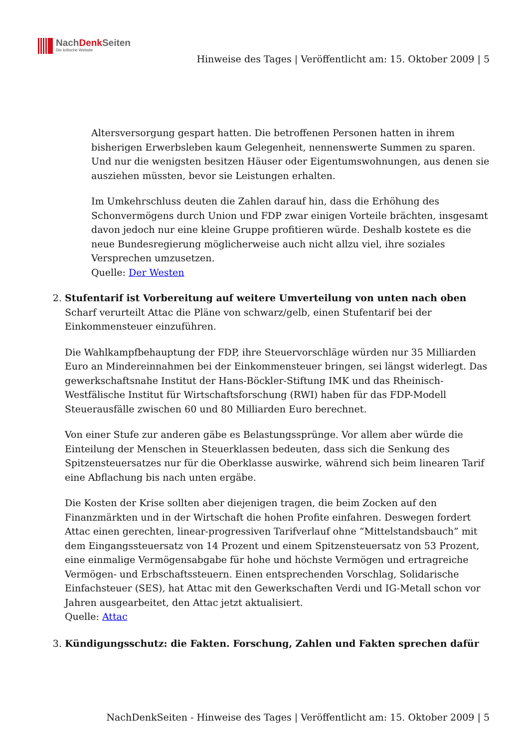NachDenk Seiten
Die kritische Website
Hinweise des Tages | Veröffentlicht am: 15. Oktober 2009 | 5
Altersversorgung gespart hatten. Die betroffenen Personen hatten in ihrem bisherigen Erwerbsleben kaum Gelegenheit, nennenswerte Summen zu sparen. Und nur die wenigsten besitzen Häuser oder Eigentumswohnungen, aus denen sie ausziehen müssten, bevor sie Leistungen erhalten.
Im Umkehrschluss deuten die Zahlen darauf hin, dass die Erhöhung des Schonvermögens durch Union und FDP zwar einigen Vorteile brächten, insgesamt davon jedoch nur eine kleine Gruppe profitieren würde. Deshalb kostete es die neue Bundesregierung möglicherweise auch nicht allzu viel, ihre soziales Versprechen umzusetzen.
Quelle: Der Westen
2. Stufentarif ist Vorbereitung auf weitere Umverteilung von unten nach oben
Scharf verurteilt Attac die Pläne von schwarz/gelb, einen Stufentarif bei der Einkommensteuer einzuführen.
Die Wahlkampfbehauptung der FDP, ihre Steuervorschläge würden nur 35 Milliarden Euro an Mindereinnahmen bei der Einkommensteuer bringen, sei längst widerlegt. Das gewerkschaftsnahe Institut der Hans-Böckler-Stiftung IMK und das Rheinisch-Westfälische Institut für Wirtschaftsforschung (RWI) haben für das FDP-Modell Steuerausfälle zwischen 60 und 80 Milliarden Euro berechnet.
Von einer Stufe zur anderen gäbe es Belastungssprünge. Vor allem aber würde die Einteilung der Menschen in Steuerklassen bedeuten, dass sich die Senkung des Spitzensteuersatzes nur für die Oberklasse auswirke, während sich beim linearen Tarif eine Abflachung bis nach unten ergäbe.
Die Kosten der Krise sollten aber diejenigen tragen, die beim Zocken auf den Finanzmärkten und in der Wirtschaft die hohen Profite einfahren. Deswegen fordert Attac einen gerechten, linear-progressiven Tarifverlauf ohne “Mittelstandsbauch” mit dem Eingangssteuersatz von 14 Prozent und einem Spitzensteuersatz von 53 Prozent, eine einmalige Vermögensabgabe für hohe und höchste Vermögen und ertragreiche Vermögen- und Erbschaftssteuern. Einen entsprechenden Vorschlag, Solidarische Einfachsteuer (SES), hat Attac mit den Gewerkschaften Verdi und IG-Metall schon vor Jahren ausgearbeitet, den Attac jetzt aktualisiert.
Quelle: Attac
3. Kündigungsschutz: die Fakten. Forschung, Zahlen und Fakten sprechen dafür
NachDenkSeiten - Hinweise des Tages | Veröffentlicht am: 15. Oktober 2009 | 5